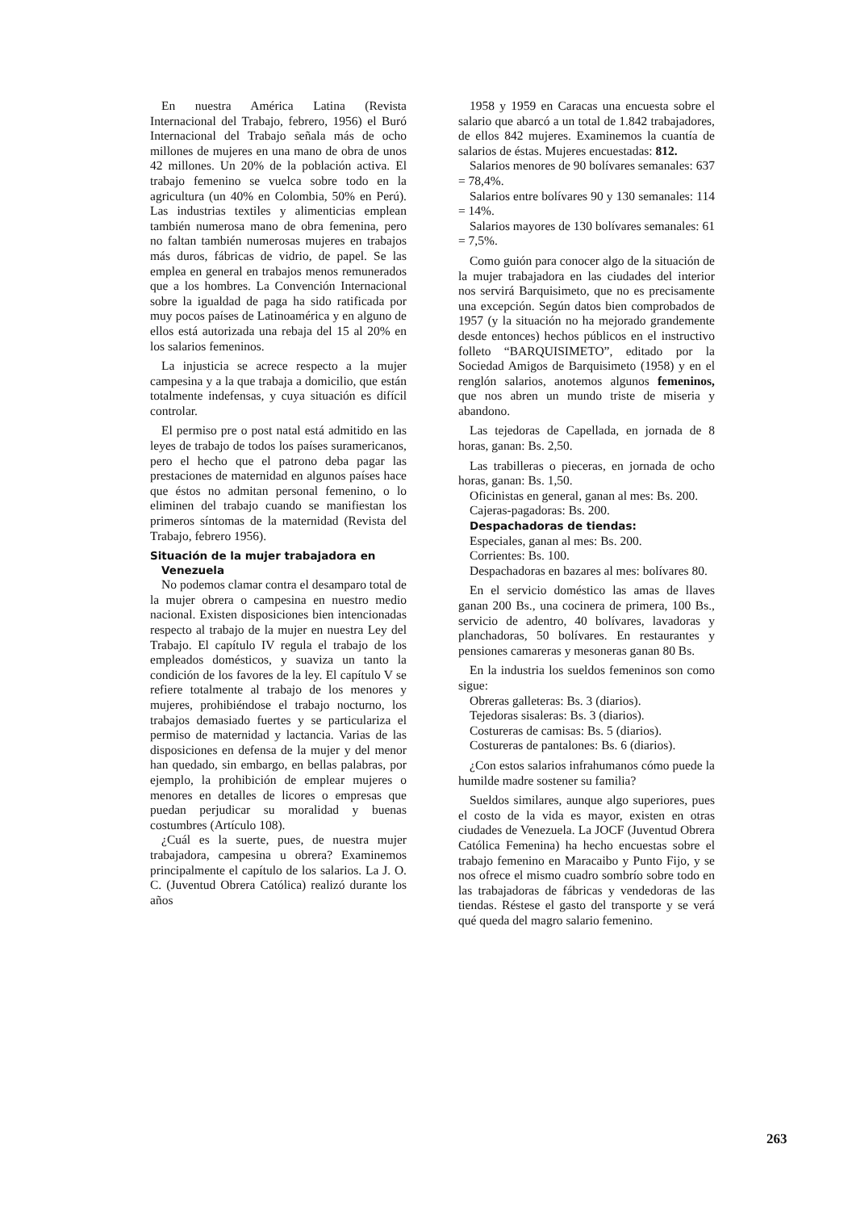En nuestra América Latina (Revista Internacional del Trabajo, febrero, 1956) el Buró Internacional del Trabajo señala más de ocho millones de mujeres en una mano de obra de unos 42 millones. Un 20% de la población activa. El trabajo femenino se vuelca sobre todo en la agricultura (un 40% en Colombia, 50% en Perú). Las industrias textiles y alimenticias emplean también numerosa mano de obra femenina, pero no faltan también numerosas mujeres en trabajos más duros, fábricas de vidrio, de papel. Se las emplea en general en trabajos menos remunerados que a los hombres. La Convención Internacional sobre la igualdad de paga ha sido ratificada por muy pocos países de Latinoamérica y en alguno de ellos está autorizada una rebaja del 15 al 20% en los salarios femeninos.
La injusticia se acrece respecto a la mujer campesina y a la que trabaja a domicilio, que están totalmente indefensas, y cuya situación es difícil controlar.
El permiso pre o post natal está admitido en las leyes de trabajo de todos los países suramericanos, pero el hecho que el patrono deba pagar las prestaciones de maternidad en algunos países hace que éstos no admitan personal femenino, o lo eliminen del trabajo cuando se manifiestan los primeros síntomas de la maternidad (Revista del Trabajo, febrero 1956).
Situación de la mujer trabajadora en
Venezuela
No podemos clamar contra el desamparo total de la mujer obrera o campesina en nuestro medio nacional. Existen disposiciones bien intencionadas respecto al trabajo de la mujer en nuestra Ley del Trabajo. El capítulo IV regula el trabajo de los empleados domésticos, y suaviza un tanto la condición de los favores de la ley. El capítulo V se refiere totalmente al trabajo de los menores y mujeres, prohibiéndose el trabajo nocturno, los trabajos demasiado fuertes y se particulariza el permiso de maternidad y lactancia. Varias de las disposiciones en defensa de la mujer y del menor han quedado, sin embargo, en bellas palabras, por ejemplo, la prohibición de emplear mujeres o menores en detalles de licores o empresas que puedan perjudicar su moralidad y buenas costumbres (Artículo 108).
¿Cuál es la suerte, pues, de nuestra mujer trabajadora, campesina u obrera? Examinemos principalmente el capítulo de los salarios. La J. O. C. (Juventud Obrera Católica) realizó durante los años
1958 y 1959 en Caracas una encuesta sobre el salario que abarcó a un total de 1.842 trabajadores, de ellos 842 mujeres. Examinemos la cuantía de salarios de éstas. Mujeres encuestadas: 812.
Salarios menores de 90 bolívares semanales: 637 = 78,4%.
Salarios entre bolívares 90 y 130 semanales: 114 = 14%.
Salarios mayores de 130 bolívares semanales: 61 = 7,5%.
Como guión para conocer algo de la situación de la mujer trabajadora en las ciudades del interior nos servirá Barquisimeto, que no es precisamente una excepción. Según datos bien comprobados de 1957 (y la situación no ha mejorado grandemente desde entonces) hechos públicos en el instructivo folleto “BARQUISIMETO”, editado por la Sociedad Amigos de Barquisimeto (1958) y en el renglón salarios, anotemos algunos femeninos, que nos abren un mundo triste de miseria y abandono.
Las tejedoras de Capellada, en jornada de 8 horas, ganan: Bs. 2,50.
Las trabilleras o pieceras, en jornada de ocho horas, ganan: Bs. 1,50.
Oficinistas en general, ganan al mes: Bs. 200.
Cajeras-pagadoras: Bs. 200.
Despachadoras de tiendas:
Especiales, ganan al mes: Bs. 200.
Corrientes: Bs. 100.
Despachadoras en bazares al mes: bolívares 80.
En el servicio doméstico las amas de llaves ganan 200 Bs., una cocinera de primera, 100 Bs., servicio de adentro, 40 bolívares, lavadoras y planchadoras, 50 bolívares. En restaurantes y pensiones camareras y mesoneras ganan 80 Bs.
En la industria los sueldos femeninos son como sigue:
Obreras galleteras: Bs. 3 (diarios).
Tejedoras sisaleras: Bs. 3 (diarios).
Costureras de camisas: Bs. 5 (diarios).
Costureras de pantalones: Bs. 6 (diarios).
¿Con estos salarios infrahumanos cómo puede la humilde madre sostener su familia?
Sueldos similares, aunque algo superiores, pues el costo de la vida es mayor, existen en otras ciudades de Venezuela. La JOCF (Juventud Obrera Católica Femenina) ha hecho encuestas sobre el trabajo femenino en Maracaibo y Punto Fijo, y se nos ofrece el mismo cuadro sombrío sobre todo en las trabajadoras de fábricas y vendedoras de las tiendas. Réstese el gasto del transporte y se verá qué queda del magro salario femenino.
263